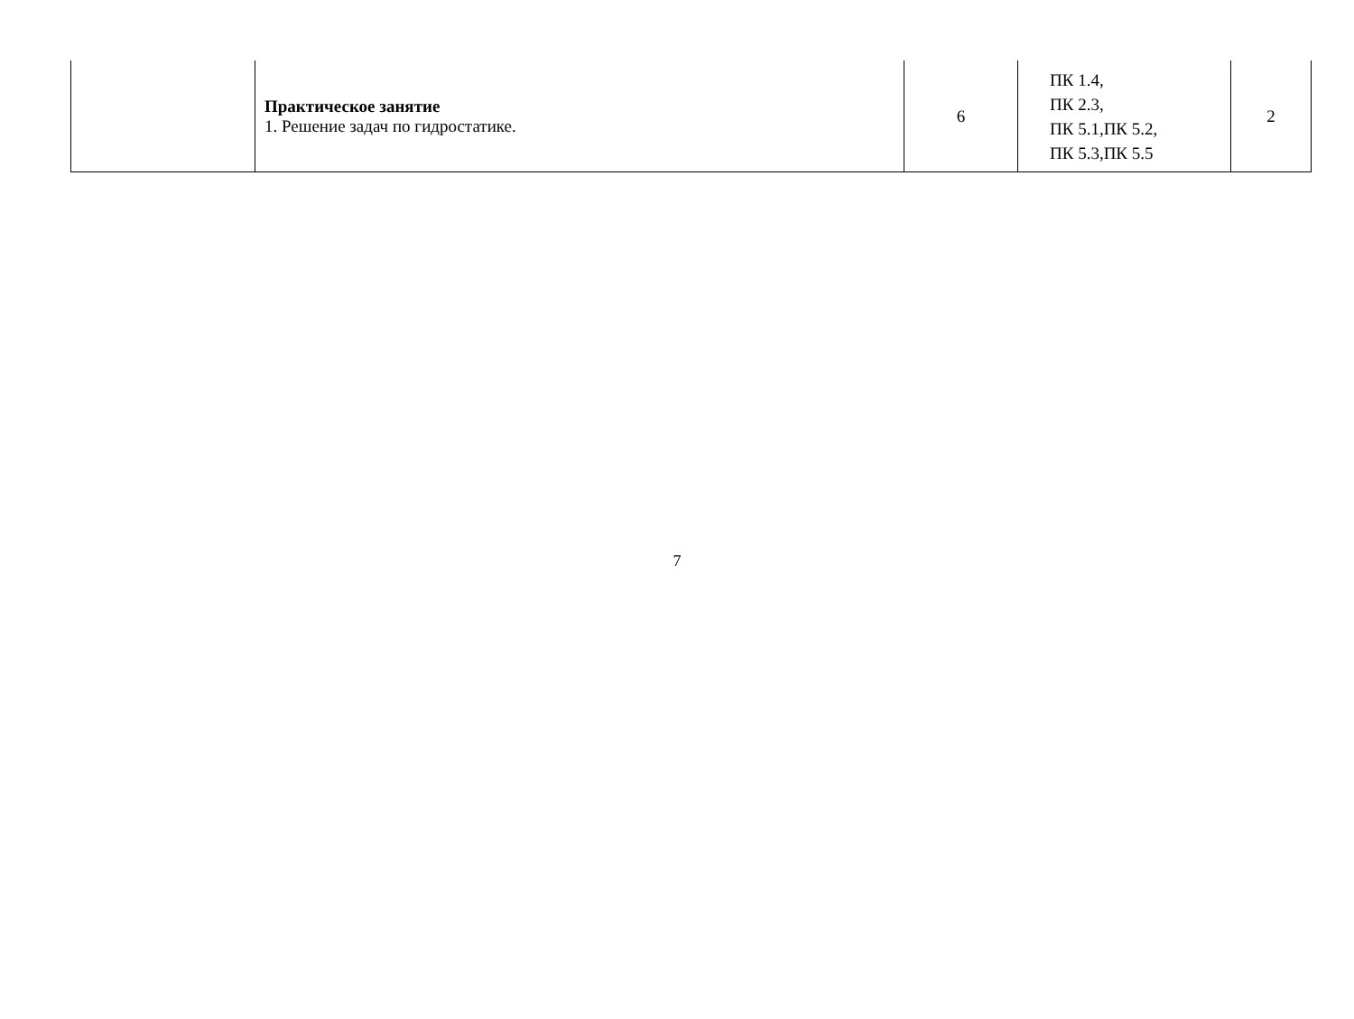| | Практическое занятие 1. Решение задач по гидростатике. | 6 | ПК 1.4, ПК 2.3, ПК 5.1,ПК 5.2, ПК 5.3,ПК 5.5 | 2 |
7